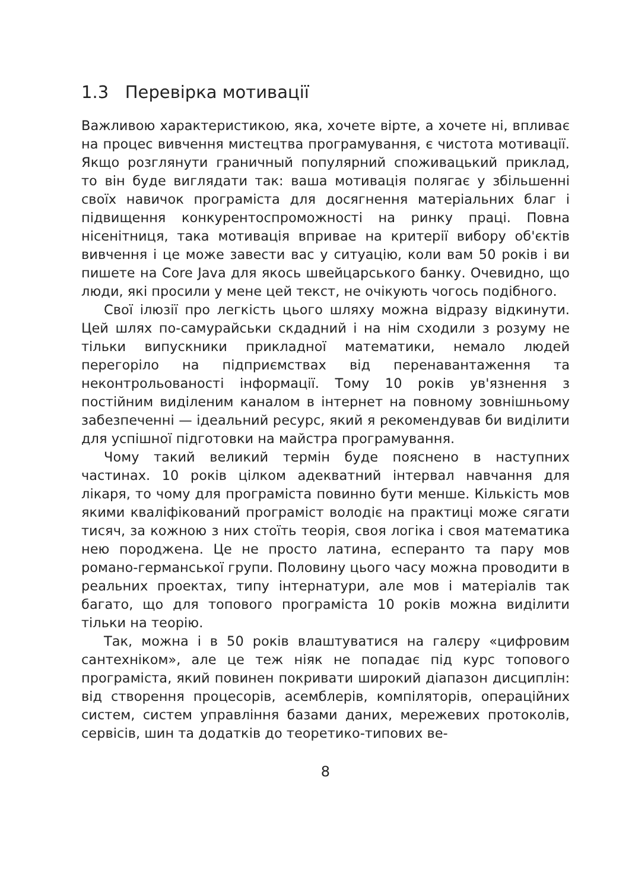1.3 Перевірка мотивації
Важливою характеристикою, яка, хочете вірте, а хочете ні, впливає на процес вивчення мистецтва програмування, є чистота мотивації. Якщо розглянути граничный популярний споживацький приклад, то він буде виглядати так: ваша мотивація полягає у збільшенні своїх навичок програміста для досягнення матеріальних благ і підвищення конкурентоспроможності на ринку праці. Повна нісенітниця, така мотивація впривае на критерії вибору об'єктів вивчення і це може завести вас у ситуацію, коли вам 50 років і ви пишете на Core Java для якось швейцарського банку. Очевидно, що люди, які просили у мене цей текст, не очікують чогось подібного.
Свої ілюзії про легкість цього шляху можна відразу відкинути. Цей шлях по-самурайськи скдадний і на нім сходили з розуму не тільки випускники прикладної математики, немало людей перегоріло на підприємствах від перенавантаження та неконтрольованості інформації. Тому 10 років ув'язнення з постійним виділеним каналом в інтернет на повному зовнішньому забезпеченні — ідеальний ресурс, який я рекомендував би виділити для успішної підготовки на майстра програмування.
Чому такий великий термін буде пояснено в наступних частинах. 10 років цілком адекватний інтервал навчання для лікаря, то чому для програміста повинно бути менше. Кількість мов якими кваліфікований програміст володіє на практиці може сягати тисяч, за кожною з них стоїть теорія, своя логіка і своя математика нею породжена. Це не просто латина, есперанто та пару мов романо-германської групи. Половину цього часу можна проводити в реальних проектах, типу інтернатури, але мов і матеріалів так багато, що для топового програміста 10 років можна виділити тільки на теорію.
Так, можна і в 50 років влаштуватися на галєру «цифровим сантехніком», але це теж ніяк не попадає під курс топового програміста, який повинен покривати широкий діапазон дисциплін: від створення процесорів, асемблерів, компіляторів, операційних систем, систем управління базами даних, мережевих протоколів, сервісів, шин та додатків до теоретико-типових ве-
8